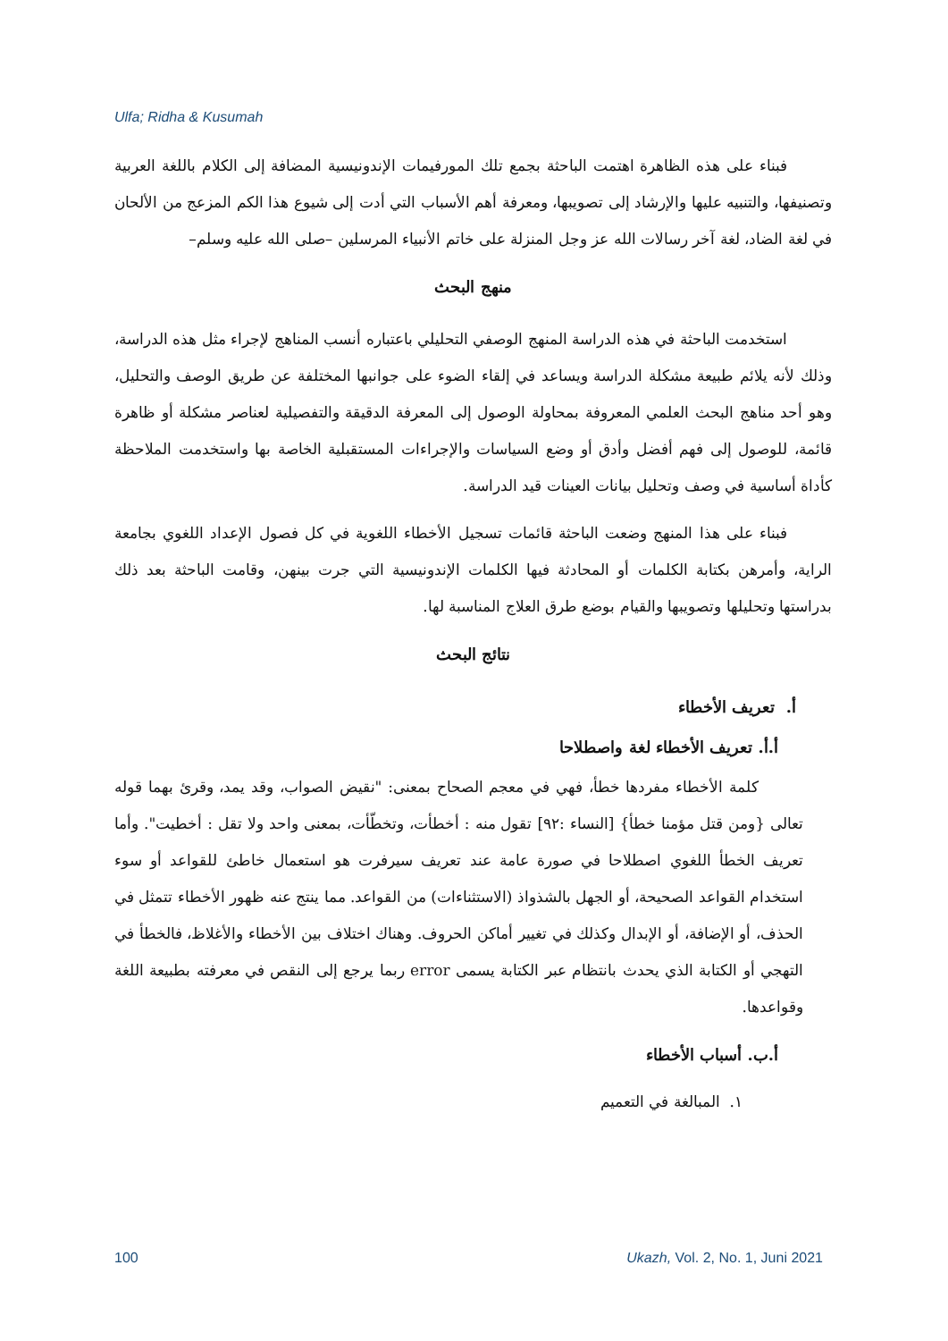Ulfa; Ridha & Kusumah
فبناء على هذه الظاهرة اهتمت الباحثة بجمع تلك المورفيمات الإندونيسية المضافة إلى الكلام باللغة العربية وتصنيفها، والتنبيه عليها والإرشاد إلى تصويبها، ومعرفة أهم الأسباب التي أدت إلى شيوع هذا الكم المزعج من الألحان في لغة الضاد، لغة آخر رسالات الله عز وجل المنزلة على خاتم الأنبياء المرسلين –صلى الله عليه وسلم–
منهج البحث
استخدمت الباحثة في هذه الدراسة المنهج الوصفي التحليلي باعتباره أنسب المناهج لإجراء مثل هذه الدراسة، وذلك لأنه يلائم طبيعة مشكلة الدراسة ويساعد في إلقاء الضوء على جوانبها المختلفة عن طريق الوصف والتحليل، وهو أحد مناهج البحث العلمي المعروفة بمحاولة الوصول إلى المعرفة الدقيقة والتفصيلية لعناصر مشكلة أو ظاهرة قائمة، للوصول إلى فهم أفضل وأدق أو وضع السياسات والإجراءات المستقبلية الخاصة بها واستخدمت الملاحظة كأداة أساسية في وصف وتحليل بيانات العينات قيد الدراسة.
فبناء على هذا المنهج وضعت الباحثة قائمات تسجيل الأخطاء اللغوية في كل فصول الإعداد اللغوي بجامعة الراية، وأمرهن بكتابة الكلمات أو المحادثة فيها الكلمات الإندونيسية التي جرت بينهن، وقامت الباحثة بعد ذلك بدراستها وتحليلها وتصويبها والقيام بوضع طرق العلاج المناسبة لها.
نتائج البحث
أ. تعريف الأخطاء
أ.أ. تعريف الأخطاء لغة واصطلاحا
كلمة الأخطاء مفردها خطأ، فهي في معجم الصحاح بمعنى: "نقيض الصواب، وقد يمد، وقرئ بهما قوله تعالى {ومن قتل مؤمنا خطأ} [النساء :٩٢] تقول منه : أخطأت، وتخطّأت، بمعنى واحد ولا تقل : أخطيت". وأما تعريف الخطأ اللغوي اصطلاحا في صورة عامة عند تعريف سيرفرت هو استعمال خاطئ للقواعد أو سوء استخدام القواعد الصحيحة، أو الجهل بالشذواذ (الاستثناءات) من القواعد. مما ينتج عنه ظهور الأخطاء تتمثل في الحذف، أو الإضافة، أو الإبدال وكذلك في تغيير أماكن الحروف. وهناك اختلاف بين الأخطاء والأغلاظ، فالخطأ في التهجي أو الكتابة الذي يحدث بانتظام عبر الكتابة يسمى error ربما يرجع إلى النقص في معرفته بطبيعة اللغة وقواعدها.
أ.ب. أسباب الأخطاء
١. المبالغة في التعميم
100 Ukazh, Vol. 2, No. 1, Juni 2021